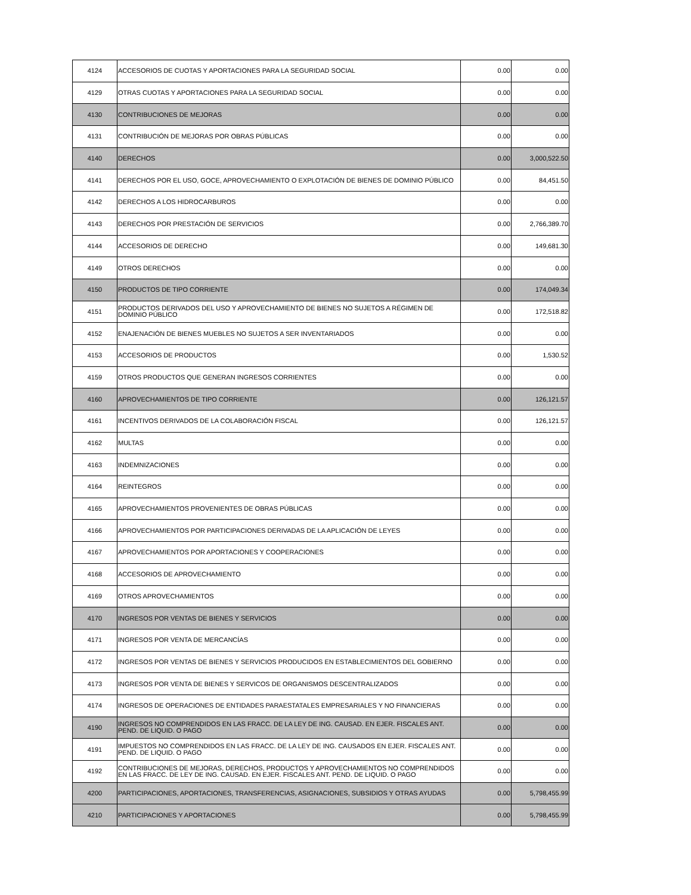| 4124 | ACCESORIOS DE CUOTAS Y APORTACIONES PARA LA SEGURIDAD SOCIAL | 0.00 | 0.00 |
| 4129 | OTRAS CUOTAS Y APORTACIONES PARA LA SEGURIDAD SOCIAL | 0.00 | 0.00 |
| 4130 | CONTRIBUCIONES DE MEJORAS | 0.00 | 0.00 |
| 4131 | CONTRIBUCIÓN DE MEJORAS POR OBRAS PÚBLICAS | 0.00 | 0.00 |
| 4140 | DERECHOS | 0.00 | 3,000,522.50 |
| 4141 | DERECHOS POR EL USO, GOCE, APROVECHAMIENTO O EXPLOTACIÓN DE BIENES DE DOMINIO PÚBLICO | 0.00 | 84,451.50 |
| 4142 | DERECHOS A LOS HIDROCARBUROS | 0.00 | 0.00 |
| 4143 | DERECHOS POR PRESTACIÓN DE SERVICIOS | 0.00 | 2,766,389.70 |
| 4144 | ACCESORIOS DE DERECHO | 0.00 | 149,681.30 |
| 4149 | OTROS DERECHOS | 0.00 | 0.00 |
| 4150 | PRODUCTOS DE TIPO CORRIENTE | 0.00 | 174,049.34 |
| 4151 | PRODUCTOS DERIVADOS DEL USO Y APROVECHAMIENTO DE BIENES NO SUJETOS A RÉGIMEN DE DOMINIO PÚBLICO | 0.00 | 172,518.82 |
| 4152 | ENAJENACIÓN DE BIENES MUEBLES NO SUJETOS A SER INVENTARIADOS | 0.00 | 0.00 |
| 4153 | ACCESORIOS DE PRODUCTOS | 0.00 | 1,530.52 |
| 4159 | OTROS PRODUCTOS QUE GENERAN INGRESOS CORRIENTES | 0.00 | 0.00 |
| 4160 | APROVECHAMIENTOS DE TIPO CORRIENTE | 0.00 | 126,121.57 |
| 4161 | INCENTIVOS DERIVADOS DE LA COLABORACIÓN FISCAL | 0.00 | 126,121.57 |
| 4162 | MULTAS | 0.00 | 0.00 |
| 4163 | INDEMNIZACIONES | 0.00 | 0.00 |
| 4164 | REINTEGROS | 0.00 | 0.00 |
| 4165 | APROVECHAMIENTOS PROVENIENTES DE OBRAS PÚBLICAS | 0.00 | 0.00 |
| 4166 | APROVECHAMIENTOS POR PARTICIPACIONES DERIVADAS DE LA APLICACIÓN DE LEYES | 0.00 | 0.00 |
| 4167 | APROVECHAMIENTOS POR APORTACIONES Y COOPERACIONES | 0.00 | 0.00 |
| 4168 | ACCESORIOS DE APROVECHAMIENTO | 0.00 | 0.00 |
| 4169 | OTROS APROVECHAMIENTOS | 0.00 | 0.00 |
| 4170 | INGRESOS POR VENTAS DE BIENES Y SERVICIOS | 0.00 | 0.00 |
| 4171 | INGRESOS POR VENTA DE MERCANCÍAS | 0.00 | 0.00 |
| 4172 | INGRESOS POR VENTAS DE BIENES Y SERVICIOS PRODUCIDOS EN ESTABLECIMIENTOS DEL GOBIERNO | 0.00 | 0.00 |
| 4173 | INGRESOS POR VENTA DE BIENES Y SERVICOS DE ORGANISMOS DESCENTRALIZADOS | 0.00 | 0.00 |
| 4174 | INGRESOS DE OPERACIONES DE ENTIDADES PARAESTATALES EMPRESARIALES Y NO FINANCIERAS | 0.00 | 0.00 |
| 4190 | INGRESOS NO COMPRENDIDOS EN LAS FRACC. DE LA LEY DE ING. CAUSAD. EN EJER. FISCALES ANT. PEND. DE LIQUID. O PAGO | 0.00 | 0.00 |
| 4191 | IMPUESTOS NO COMPRENDIDOS EN LAS FRACC. DE LA LEY DE ING. CAUSADOS EN EJER. FISCALES ANT. PEND. DE LIQUID. O PAGO | 0.00 | 0.00 |
| 4192 | CONTRIBUCIONES DE MEJORAS, DERECHOS, PRODUCTOS Y APROVECHAMIENTOS NO COMPRENDIDOS EN LAS FRACC. DE LEY DE ING. CAUSAD. EN EJER. FISCALES ANT. PEND. DE LIQUID. O PAGO | 0.00 | 0.00 |
| 4200 | PARTICIPACIONES, APORTACIONES, TRANSFERENCIAS, ASIGNACIONES, SUBSIDIOS Y OTRAS AYUDAS | 0.00 | 5,798,455.99 |
| 4210 | PARTICIPACIONES Y APORTACIONES | 0.00 | 5,798,455.99 |